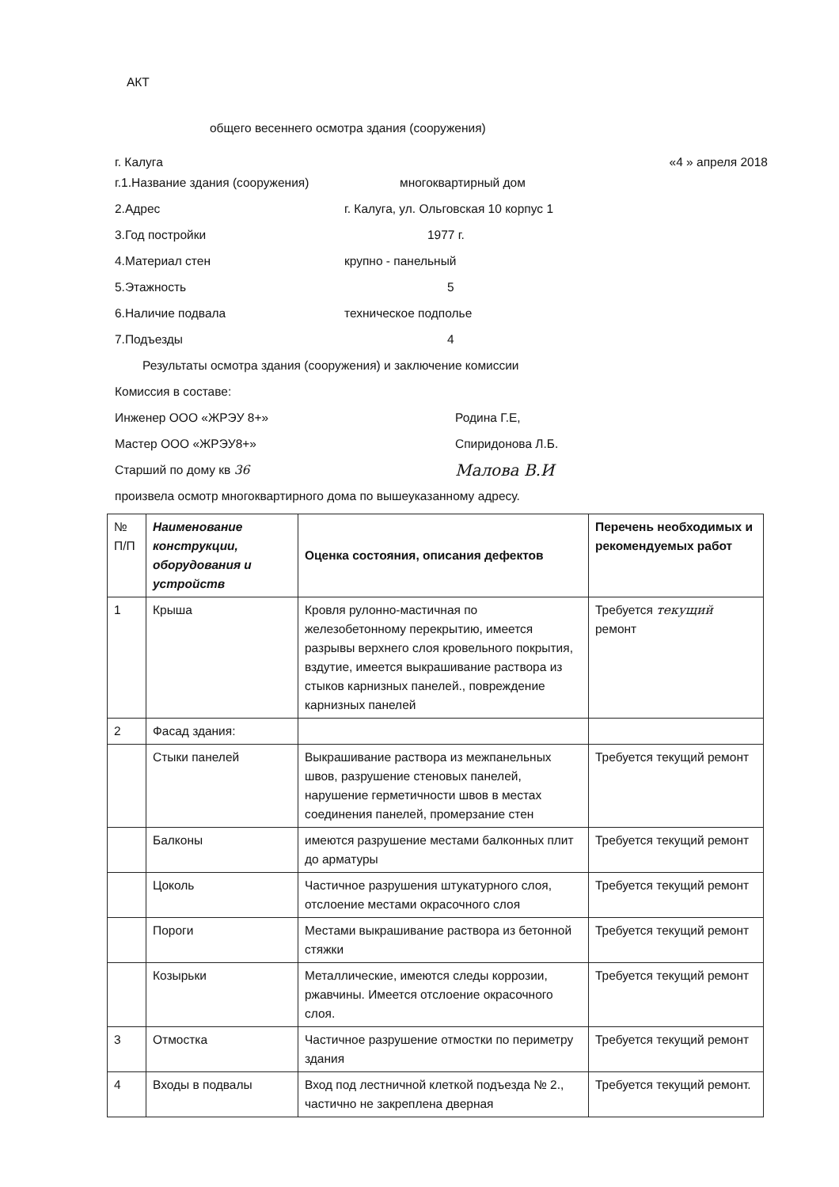АКТ
общего весеннего осмотра здания (сооружения)
г. Калуга «4 » апреля 2018
г.1.Название здания (сооружения) многоквартирный дом
2.Адрес г. Калуга, ул. Ольговская 10 корпус 1
3.Год постройки 1977 г.
4.Материал стен крупно - панельный
5.Этажность 5
6.Наличие подвала техническое подполье
7.Подъезды 4
Результаты осмотра здания (сооружения) и заключение комиссии
Комиссия в составе:
Инженер ООО «ЖРЭУ 8+» Родина Г.Е,
Мастер ООО «ЖРЭУ8+» Спиридонова Л.Б.
Старший по дому кв 36 Малова В.И
произвела осмотр многоквартирного дома по вышеуказанному адресу.
| № П/П | Наименование конструкции, оборудования и устройств | Оценка состояния, описания дефектов | Перечень необходимых и рекомендуемых работ |
| --- | --- | --- | --- |
| 1 | Крыша | Кровля рулонно-мастичная по железобетонному перекрытию, имеется разрывы верхнего слоя кровельного покрытия, вздутие, имеется выкрашивание раствора из стыков карнизных панелей., повреждение карнизных панелей | Требуется текущий ремонт |
| 2 | Фасад здания: | | |
| | Стыки панелей | Выкрашивание раствора из межпанельных швов, разрушение стеновых панелей, нарушение герметичности швов в местах соединения панелей, промерзание стен | Требуется текущий ремонт |
| | Балконы | имеются разрушение местами балконных плит до арматуры | Требуется текущий ремонт |
| | Цоколь | Частичное разрушения штукатурного слоя, отслоение местами окрасочного слоя | Требуется текущий ремонт |
| | Пороги | Местами выкрашивание раствора из бетонной стяжки | Требуется текущий ремонт |
| | Козырьки | Металлические, имеются следы коррозии, ржавчины. Имеется отслоение окрасочного слоя. | Требуется текущий ремонт |
| 3 | Отмостка | Частичное разрушение отмостки по периметру здания | Требуется текущий ремонт |
| 4 | Входы в подвалы | Вход под лестничной клеткой подъезда № 2., частично не закреплена дверная | Требуется текущий ремонт. |